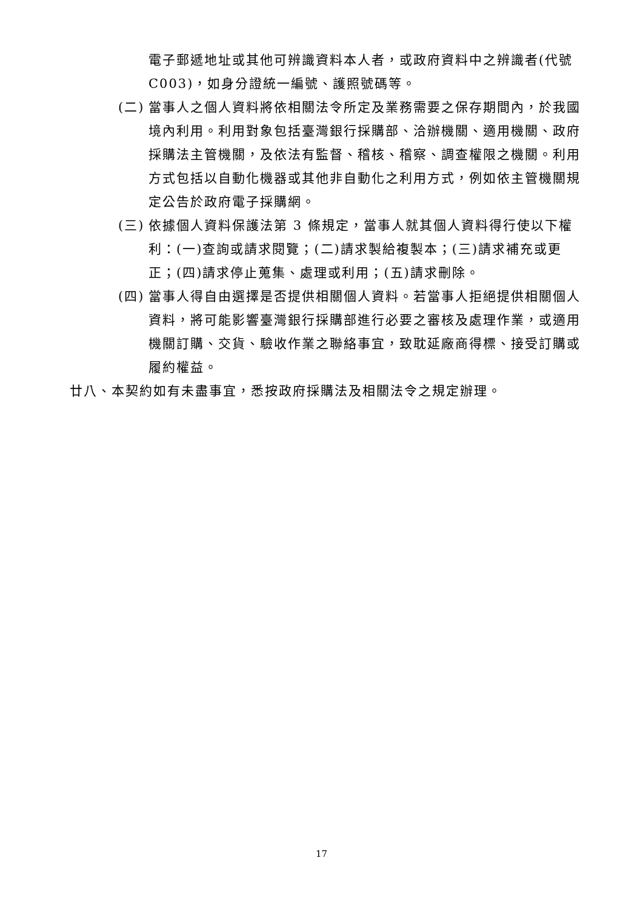電子郵遞地址或其他可辨識資料本人者，或政府資料中之辨識者(代號 C003)，如身分證統一編號、護照號碼等。
(二) 當事人之個人資料將依相關法令所定及業務需要之保存期間內，於我國境內利用。利用對象包括臺灣銀行採購部、洽辦機關、適用機關、政府採購法主管機關，及依法有監督、稽核、稽察、調查權限之機關。利用方式包括以自動化機器或其他非自動化之利用方式，例如依主管機關規定公告於政府電子採購網。
(三) 依據個人資料保護法第 3 條規定，當事人就其個人資料得行使以下權利：(一)查詢或請求閱覽；(二)請求製給複製本；(三)請求補充或更正；(四)請求停止蒐集、處理或利用；(五)請求刪除。
(四) 當事人得自由選擇是否提供相關個人資料。若當事人拒絕提供相關個人資料，將可能影響臺灣銀行採購部進行必要之審核及處理作業，或適用機關訂購、交貨、驗收作業之聯絡事宜，致耽延廠商得標、接受訂購或履約權益。
廿八、本契約如有未盡事宜，悉按政府採購法及相關法令之規定辦理。
17